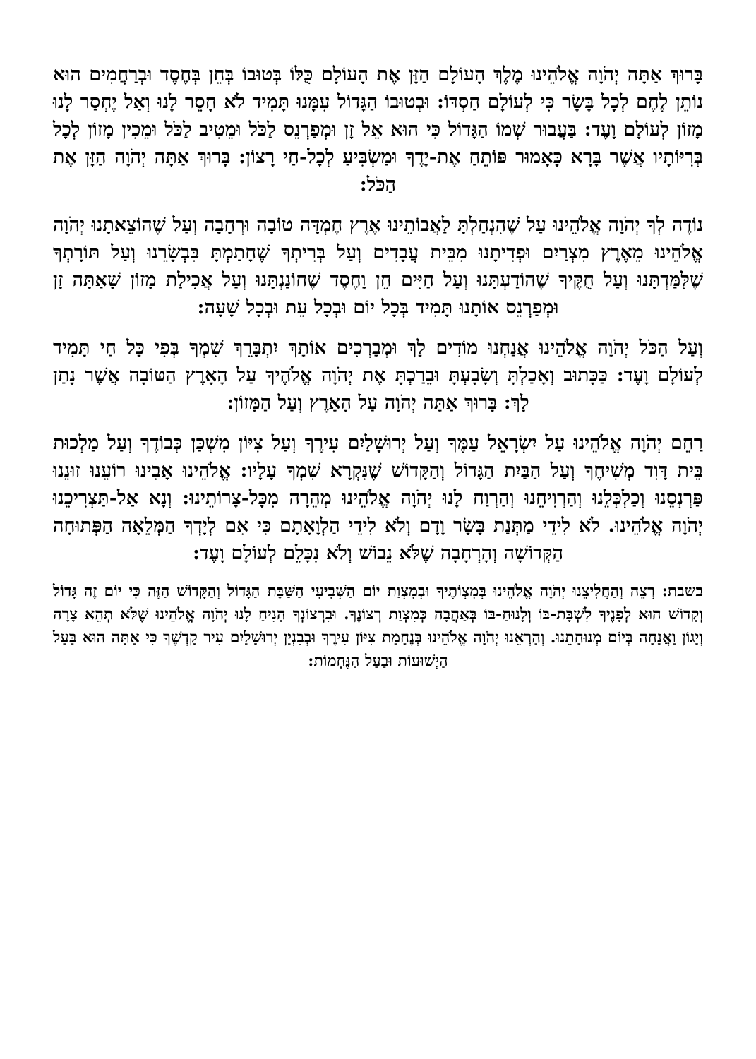בָּרוּךְ אַתָּה יְהֹוָה אֱלֹהֵינוּ מֶלֶךְ הָעוֹלָם הַזָּן אֶת הָעוֹלָם כֻּלּוֹ בְּטוּבוֹ בְּחֵן בְּחֶסֶד וּבְרַחֲמִים הוּא נוֹתֵן לֶחֶם לְכָל בָּשָׂר כִּי לְעוֹלָם חַסְדּוֹ: וּבְטוּבוֹ הַגָּדוֹל עִמָּנוּ תָּמִיד לֹא חָסֵר לָנוּ וְאַל יֶחְסַר לָנוּ מָזוֹן לְעוֹלָם וָעֶד: בַּעֲבוּר שְׁמוֹ הַגָּדוֹל כִּי הוּא אֵל זָן וּמְפַרְנֵס לַכֹּל וּמֵטִיב לַכֹּל וּמֵכִין מָזוֹן לְכָל בְּרִיּוֹתָיו אֲשֶׁר בָּרָא כָּאָמוּר פּוֹתֵחַ אֶת-יָדֶךָ וּמַשְׂבִּיעַ לְכָל-חַי רָצוֹן: בָּרוּךְ אַתָּה יְהֹוָה הַזָּן אֶת הַכֹּל:
נוֹדֶה לְךָ יְהֹוָה אֱלֹהֵינוּ עַל שֶׁהִנְחַלְתָּ לַאֲבוֹתֵינוּ אֶרֶץ חֶמְדָּה טוֹבָה וּרְחָבָה וְעַל שֶׁהוֹצֵאתָנוּ יְהֹוָה אֱלֹהֵינוּ מֵאֶרֶץ מִצְרַיִם וּפְדִיתָנוּ מִבֵּית עֲבָדִים וְעַל בְּרִיתְךָ שֶׁחָתַמְתָּ בִּבְשָׂרֵנוּ וְעַל תּוֹרָתְךָ שֶׁלִּמַּדְתָּנוּ וְעַל חֻקֶּיךָ שֶׁהוֹדַעְתָּנוּ וְעַל חַיִּים חֵן וָחֶסֶד שֶׁחוֹנַנְתָּנוּ וְעַל אֲכִילַת מָזוֹן שָׁאַתָּה זָן וּמְפַרְנֵס אוֹתָנוּ תָּמִיד בְּכָל יוֹם וּבְכָל עֵת וּבְכָל שָׁעָה:
וְעַל הַכֹּל יְהֹוָה אֱלֹהֵינוּ אֲנַחְנוּ מוֹדִים לָךְ וּמְבָרְכִים אוֹתָךְ יִתְבָּרֵךְ שִׁמְךָ בְּפִי כָּל חַי תָּמִיד לְעוֹלָם וָעֶד: כַּכָּתוּב וְאָכַלְתָּ וְשָׂבָעְתָּ וּבֵרַכְתָּ אֶת יְהֹוָה אֱלֹהֶיךָ עַל הָאָרֶץ הַטּוֹבָה אֲשֶׁר נָתַן לָךְ: בָּרוּךְ אַתָּה יְהֹוָה עַל הָאָרֶץ וְעַל הַמָּזוֹן:
רַחֵם יְהֹוָה אֱלֹהֵינוּ עַל יִשְׂרָאֵל עַמֶּךָ וְעַל יְרוּשָׁלַיִם עִירֶךָ וְעַל צִיּוֹן מִשְׁכַּן כְּבוֹדֶךָ וְעַל מַלְכוּת בֵּית דָּוִד מְשִׁיחֶךָ וְעַל הַבַּיִת הַגָּדוֹל וְהַקָּדוֹשׁ שֶׁנִּקְרָא שִׁמְךָ עָלָיו: אֱלֹהֵינוּ אָבִינוּ רוֹעֵנוּ זוּנֵנוּ פַּרְנְסֵנוּ וְכַלְכְּלֵנוּ וְהַרְוִיחֵנוּ וְהַרְוַח לָנוּ יְהֹוָה אֱלֹהֵינוּ מְהֵרָה מִכָּל-צָרוֹתֵינוּ: וְנָא אַל-תַּצְרִיכֵנוּ יְהֹוָה אֱלֹהֵינוּ. לֹא לִידֵי מַתְּנַת בָּשָׂר וָדָם וְלֹא לִידֵי הַלְוָאָתָם כִּי אִם לְיָדְךָ הַמְּלֵאָה הַפְּתוּחָה הַקְּדוֹשָׁה וְהָרְחָבָה שֶׁלֹּא נֵבוֹשׁ וְלֹא נִכָּלֵם לְעוֹלָם וָעֶד:
בשבת: רְצֵה וְהַחֲלִיצֵנוּ יְהֹוָה אֱלֹהֵינוּ בְּמִצְוֹתֶיךָ וּבְמִצְוַת יוֹם הַשְּׁבִיעִי הַשַּׁבָּת הַגָּדוֹל וְהַקָּדוֹשׁ הַזֶּה כִּי יוֹם זֶה גָּדוֹל וְקָדוֹשׁ הוּא לְפָנֶיךָ לִשְׁבָּת-בּוֹ וְלָנוּחַ-בּוֹ בְּאַהֲבָה כְּמִצְוַת רְצוֹנֶךָ. וּבִרְצוֹנְךָ הָנִיחַ לָנוּ יְהֹוָה אֱלֹהֵינוּ שֶׁלֹּא תְהֵא צָרָה וְיָגוֹן וַאֲנָחָה בְּיוֹם מְנוּחָתֵנוּ. וְהַרְאֵנוּ יְהֹוָה אֱלֹהֵינוּ בְּנֶחָמַת צִיּוֹן עִירֶךָ וּבְבִנְיַן יְרוּשָׁלַיִם עִיר קָדְשֶׁךָ כִּי אַתָּה הוּא בַּעַל הַיְשׁוּעוֹת וּבַעַל הַנֶּחָמוֹת: